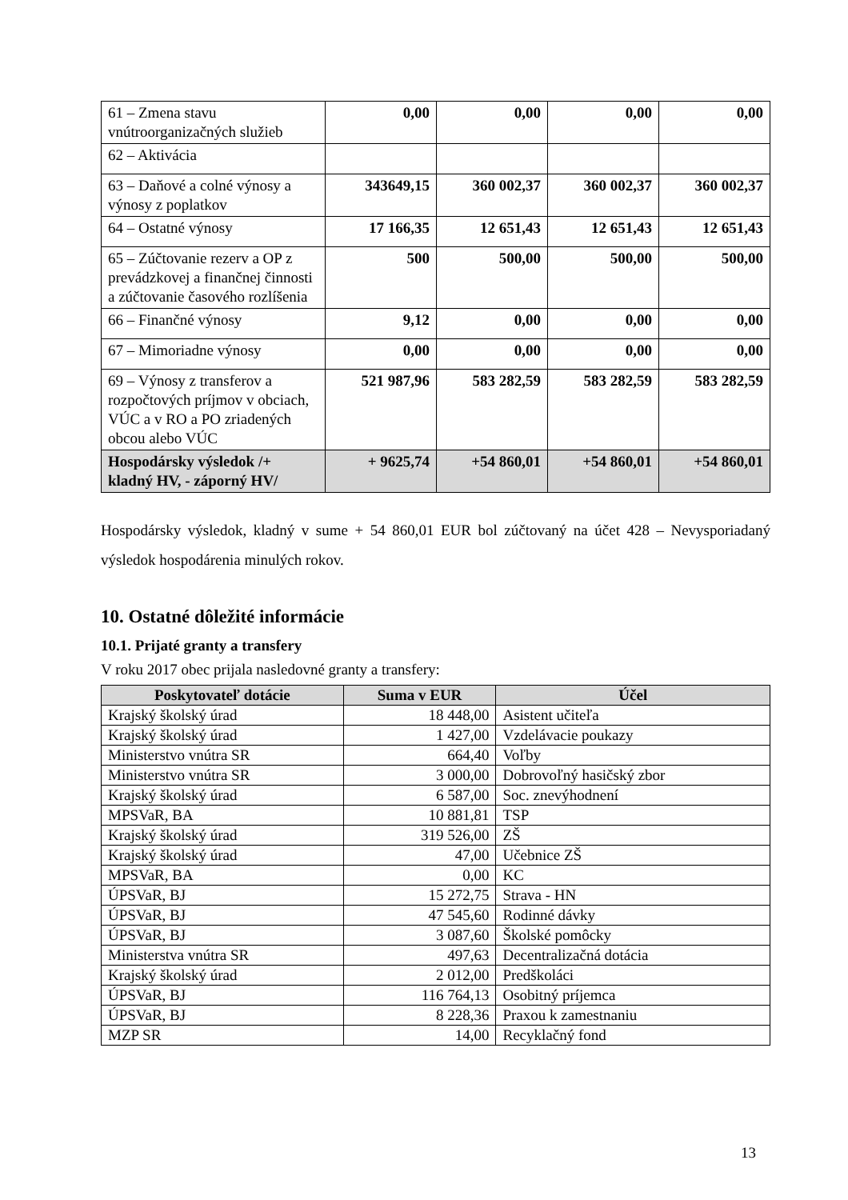| 61 – Zmena stavu vnútroorganizačných služieb | 0,00 | 0,00 | 0,00 | 0,00 |
| 62 – Aktivácia | | | | |
| 63 – Daňové a colné výnosy a výnosy z poplatkov | 343649,15 | 360 002,37 | 360 002,37 | 360 002,37 |
| 64 – Ostatné výnosy | 17 166,35 | 12 651,43 | 12 651,43 | 12 651,43 |
| 65 – Zúčtovanie rezerv a OP z prevádzkovej a finančnej činnosti a zúčtovanie časového rozlíšenia | 500 | 500,00 | 500,00 | 500,00 |
| 66 – Finančné výnosy | 9,12 | 0,00 | 0,00 | 0,00 |
| 67 – Mimoriadne výnosy | 0,00 | 0,00 | 0,00 | 0,00 |
| 69 – Výnosy z transferov a rozpočtových príjmov v obciach, VÚC a v RO a PO zriadených obcou alebo VÚC | 521 987,96 | 583 282,59 | 583 282,59 | 583 282,59 |
| Hospodársky výsledok /+ kladný HV, - záporný HV/ | + 9625,74 | +54 860,01 | +54 860,01 | +54 860,01 |
Hospodársky výsledok, kladný v sume + 54 860,01 EUR bol zúčtovaný na účet 428 – Nevysporiadaný výsledok hospodárenia minulých rokov.
10. Ostatné dôležité informácie
10.1. Prijaté granty a transfery
V roku 2017 obec prijala nasledovné granty a transfery:
| Poskytovateľ dotácie | Suma v EUR | Účel |
| --- | --- | --- |
| Krajský školský úrad | 18 448,00 | Asistent učiteľa |
| Krajský školský úrad | 1 427,00 | Vzdelávacie poukazy |
| Ministerstvo vnútra SR | 664,40 | Voľby |
| Ministerstvo vnútra SR | 3 000,00 | Dobrovoľný hasičský zbor |
| Krajský školský úrad | 6 587,00 | Soc. znevýhodnení |
| MPSVaR, BA | 10 881,81 | TSP |
| Krajský školský úrad | 319 526,00 | ZŠ |
| Krajský školský úrad | 47,00 | Učebnice ZŠ |
| MPSVaR, BA | 0,00 | KC |
| ÚPSVaR, BJ | 15 272,75 | Strava - HN |
| ÚPSVaR, BJ | 47 545,60 | Rodinné dávky |
| ÚPSVaR, BJ | 3 087,60 | Školské pomôcky |
| Ministerstva vnútra SR | 497,63 | Decentralizačná dotácia |
| Krajský školský úrad | 2 012,00 | Predškoláci |
| ÚPSVaR, BJ | 116 764,13 | Osobitný príjemca |
| ÚPSVaR, BJ | 8 228,36 | Praxou k zamestnaniu |
| MZP SR | 14,00 | Recyklačný fond |
13